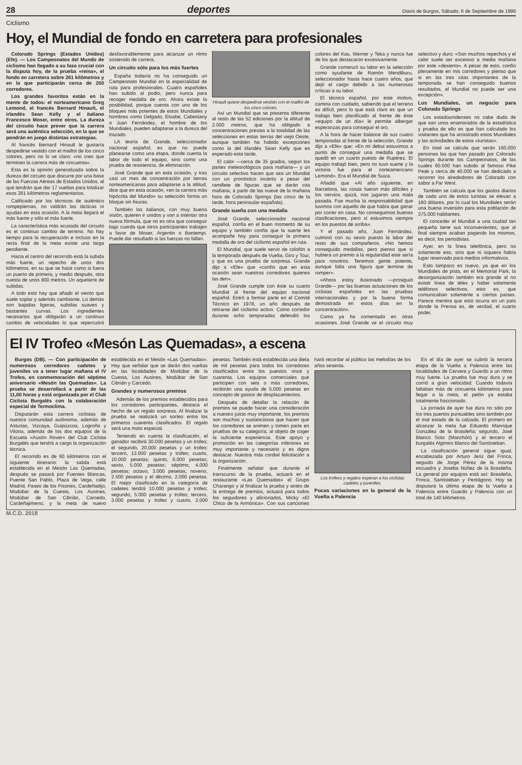28 deportes Diario de Burgos, Sábado, 6 de Septiembre de 1986
Ciclismo
Hoy, el Mundial de fondo en carretera para profesionales
Colorado Springs (Estados Unidos) (Efe). — Los Campeonatos del Mundo de ciclismo han llegado a su fase crucial con la disputa hoy, de la prueba «reina», el fondo en carretera sobre 261 kilómetros y en la que participarán cerca de 200 corredores.
Los grandes favoritos están en la mente de todos: el norteamericano Greg Lemond, el francés Bernard Hinault, el irlandés Sean Kelly y el italiano Francesco Moser, entre otros. La dureza del circuito hace prever que la carrera será una auténtica selección, en la que se pondrán en juego distintas estrategias.
Al francés Bernard Hinault le gustaría despedirse vestido con el maillot de los cinco colores, pero no lo ve claro: «no creo que terminen la carrera más de cincuenta».
Esta es la opinión generalizada sobre la dureza del circuito que discurre por una base de las Fuerzas Aéreas de Estados Unidos, al que tendrán que dar 17 vueltas para totalizar esos 261 kilómetros reglamentarios.
Calificado por los técnicos de auténtico rompepiernas, no valdrán las tácticas ni ayudas en esta ocasión. A la meta llegará el más fuerte y sólo el más fuerte.
La característica más acusada del circuito es el continuo cambio de terreno. No hay tiempo para la recuperación e incluso en la recta final de la meta existe una larga pendiente.
Hacia el centro del recorrido está la subida más fuerte, un repecho de unos dos kilómetros, en su que se hace como si fuera un puerto de primera, y medio después, otra cuesta de unos 800 metros. Un aquelarre de subidas.
A todo esto hay que añadir el viento que suele soplar y además cambiante. Lo demás son bajadas ligeras, subidas suaves y bastantes curvas. Los ingredientes necesarios que obligarán a un continuo cambio de velocidades lo que repercutirá desfavorablemente para alcanzar un ritmo sostenido de carrera.
Un circuito sólo para los más fuertes
España todavía no ha conseguido un Campeonato Mundial en la especialidad de ruta para profesionales. Cuatro españoles han subido al podio, pero nunca para recoger medalla de oro. Ahora existe la posibilidad, porque cuenta con uno de los bloques más potentes de estos Mundiales y hombres como Delgado, Etxabe, Cabestany o Juan Fernández, el hombre de los Mundiales, pueden adaptarse a la dureza del trazado.
LA teoría de Grande, seleccionador nacional español, es que no puede planearse como una etapa, donde cuenta la labor de todo el equipo, sino como una prueba de resistencia, de eliminación.
José Grande que en esta ocasión, y tras casi un mes de concentración por tierras norteamericanas para adaptarse a la altitud, dice que en esta ocasión, «en la carrera más hipócrita del Mundo» su selección forma un bloque sin fisuras.
También los italianos, con muy buena visión, quieren ir unidos y van a intentar otra nueva fórmula, que no es otra que conseguir bajo cuerda que otros participantes trabajen a favor de Moser, Argentin o Bontempi. Puede dar resultado si las fuerzas no fallan.
Hinault quiere despedirse vestido con el maillot de los cinco colores.
Así un Mundial que se presenta diferente al resto de las 52 ediciones por la altitud de 2.000 metros, que ha obligado a concentraciones previas a la totalidad de las selecciones en estas tierras del viejo Oeste, aunque también ha habido excepciones como la del irlandés Sean Kelly que es esperado esta tarde.
El calor —cerca de 35 grados, según los partes meteorológicos para mañana— y un circuito selectivo hacen que sea un Mundial con un pronóstico incierto a pesar del ramillete de figuras que se darán cita mañana, a partir de las nueve de la mañana hora de Colorado Springs (las cinco de la tarde, hora peninsular española).
Grande sueña con una medalla
José Grande, seleccionador nacional español, confía en el buen momento de su equipo y también confía que la suerte les acompañe hoy para conseguir la primera medalla de oro del ciclismo español en ruta.
El Mundial, que suele servir de colofón a la temporada después de Vuelta, Giro y Tour, y que es una prueba de sorpresa. Grande dijo a «Efe» que «confío que en esta ocasión sean nuestros corredores quienes las den».
José Grande cumple con éste su cuarto Mundial al frente del equipo nacional español. Entró a formar parte en el Comité Técnico en 1978, un año después de retirarse del ciclismo activo. Como corredor durante ocho temporadas defendió los colores del Kas, Werner y Teka y nunca fue de los que destacaron excesivamente.
Grande comenzó su labor en la selección como ayudante de Ramón Mendiburu, seleccionador hasta hace cuatro años, que dejó el cargo debido a las numerosas críticas a su labor.
El técnico español, por este motivo, camina con cuidado, sabiendo que el terreno es difícil, pero lo que está claro es que un trabajo bien planificado al frente de éste «equipo de un día» le permite albergar esperanzas para conseguir el oro.
A la hora de hacer balance de sus cuatro temporadas al frente de la selección, Grande dijo a «Efe» que: «En mi debut estuvimos a punto de conseguir una medalla que se quedó en un cuarto puesto de Rupérez. El equipo trabajó bien, pero no tuvo suerte y la victoria fue para el norteamericano Lemond». Era el Mundial de Suiza.
Añadió que «Al año siguiente, en Barcelona, las cosas fueron más difíciles y los nervios, quizá, nos jugaron una mala pasada. Fue mucha la responsabilidad que tuvimos con aquello de que había que ganar por correr en casa. No conseguimos buenas clasificaciones, pero sí estuvimos siempre en los puestos de arriba».
Y el pasado año, Juan Fernández, culminó con su sexto puesto la labor del resto de sus compañeros. «No hemos conseguido medallas, pero pienso que si hubiera un premio a la regularidad este sería para nosotros. Tenemos gente potente, aunque falta una figura que termine de romper».
«Ahora estoy ilusionado —prosiguió Grande— por las buenas actuaciones de los ciclistas españoles en las pruebas internacionales y por la buena forma demostrada en estos días en la concentración».
Como ya ha comentado en otras ocasiones José Grande ve el circuito muy selectivo y duro: «Son muchos repechos y el calor suele ser excesivo a media mañana por este «desierto». A pesar de esto, confío plenamente en mis corredores y pienso que si en las tres citas importantes de la temporada se han conseguido buenos resultados, el Mundial no puede ser una excepción».
Los Mundiales, un negocio para Colorado Springs
Los estadounidenses no cabe duda de que son unos enamorados de la estadística y prueba de ello es que han calculado los visitantes que ha arrastrado estos Mundiales y las actividades de estos «turistas».
En total se calcula que serán 160.000 personas las que han pasado por Colorado Springs durante los Campeonatos, de las cuales 60.000 han subido al famoso Pike Peak y cerca de 40.000 se han dedicado a recorrer los alrededores de Colorado con sabor a Far West.
También se calcula que los gastos diarios de cada uno de estos turistas se elevan a 160 dólares, por lo cual los Mundiales serán una buena inversión para esta población de 375.000 habitantes.
El conceder el Mundial a una ciudad tan pequeña tiene sus inconvenientes, que al final siempre acaban pagando los mismos, es decir, los periodistas.
Ayer, en la línea telefónica, pero no solamente eso, sino que ni siquiera había lugar reservado para medios informativos.
Esto tampoco es nuevo, ya que en los Mundiales de pista, en el Memorial Park, la desorganización también era grande al no existir línea de télex y haber solamente teléfonos selectivos, esto es, que comunicaban solamente a ciertos países. Parece mentira que esto ocurra en un país donde la Prensa es, de verdad, el cuarto poder.
El IV Trofeo «Mesón Las Quemadas», a escena
Burgos (DB). — Con participación de numerosos corredores cadetes y juveniles va a tener lugar mañana el IV Trofeo, en conmemoración del séptimo aniversario «Mesón las Quemadas». La prueba se desarrollará a partir de las 11,00 horas y está organizada por el Club Ciclista Burgalés con la colaboración especial de Termoclima.
Disputarán esta carrera ciclistas de nuestra comunidad autónoma, además de Asturias, Vizcaya, Guipúzcoa, Logroño y Vitoria, además de los dos equipos de la Escuela «Austín Rover» del Club Ciclista Burgalés que tendrá a cargo la organización técnica.
El recorrido es de 60 kilómetros con el siguiente itinerario: la salida está establecida en el Mesón Las Quemadas, después se pasará por Fuentes Blancas, Puente San Pablo, Plaza de Vega, calle Madrid, Paseo de los Pisones, Cardeñadijo, Modúbar de la Cuesta, Los Ausines, Modúbar de San Cibrián, Carcedo, Cardeñajimeno, y la meta de nuevo establecida en el Mesón «Las Quemadas». Hay que señalar que se darán dos vueltas en las localidades de Modúbar de la Cuesta, Los Ausines, Modúbar de San Cibrián y Carcedo.
Grandes y numerosos premios
Además de los premios establecidos para los corredores participantes, destaca el hecho de un regalo sorpresa. Al finalizar la prueba se realizará un sorteo entre los primeros cuarenta clasificados. El regalo será una moto especial.
Teniendo en cuenta la clasificación, el ganador recibirá 30.000 pesetas y un trofeo; el segundo, 20.000 pesetas y un trofeo: tercero, 13.000 pesetas y trofeo; cuarto, 10.000 pesetas; quinto, 6.000 pesetas; sexto, 5.000 pesetas; séptimo, 4.000 pesetas; octavo, 3.000 pesetas; noveno, 2.500 pesetas y el décimo, 2.000 pesetas. El mejor clasificado en la categoría de cadetes tendrá 10.000 pesetas y trofeo; segundo, 5.000 pesetas y trofeo; tercero, 3.000 pesetas y trofeo y cuarto, 2.000 pesetas. También está establecida una dieta de mil pesetas para todos los corredores clasificados entre los puestos once y cuarenta. Los equipos comerciales que participen con seis o más corredores, recibirán una ayuda de 5.000 pesetas en concepto de gastos de desplazamientos.
Después de detallar la relación de premios se puede hacer una consideración a nuestro juicio muy importante, los premios son muchos y sustanciosos que hacen que los corredores se animen y tomen parte en pruebas de su categoría, al objeto de coger la suficiente experiencia. Este apoyo y promoción en las categorías inferiores es muy importante y necesario y es digno destacar. Nuestra más cordial felicitación a la organización.
Finalmente señalar que durante el transcurso de la prueba, actuará en el restaurante «Las Quemadas» el Grupo Charango y al finalizar la prueba y antes de la entrega de premios, actuará para todos los seguidores y aficionados, Micky «El Chico de la Armónica». Con sus canciones hará recordar al público las melodías de los años sesenta.
Los trofeos y regalos esperan a los ciclistas cadetes y juveniles.
Pocas variaciones en la general de la Vuelta a Palencia
En el día de ayer se cubrió la tercera etapa de la Vuelta a Palencia entre las localidades de Cervera y Guardo a un ritmo muy fuerte. La prueba fue muy dura y se corrió a gran velocidad. Cuando todavía faltaban más de cincuenta kilómetros para llegar a la meta, el pelón ya estaba totalmente fraccionado.
La jornada de ayer fue dura no sólo por los tres puertos puntuables sino también por el mal estado de la calzada. El primero en alcanzar la meta fue Eduardo Manrique González de la Brasileña; segundo, José Blanco Soto (Manchón) y el tercero el burgalés Algimiro Blanco del Santisteban.
La clasificación general sigue igual, encabezada por Arturo Jeriz del Frinca, seguido de Jorge Pérez de la misma escuadra y Joseba Núñez de la Brasileña. La general por equipos está así: Brasileña, Frinca, Santisteban y Pentágono. Hoy se disputará la última etapa de la Vuelta a Palencia entre Guardo y Palencia con un total de 140 kilómetros.
M.C.D. 2018